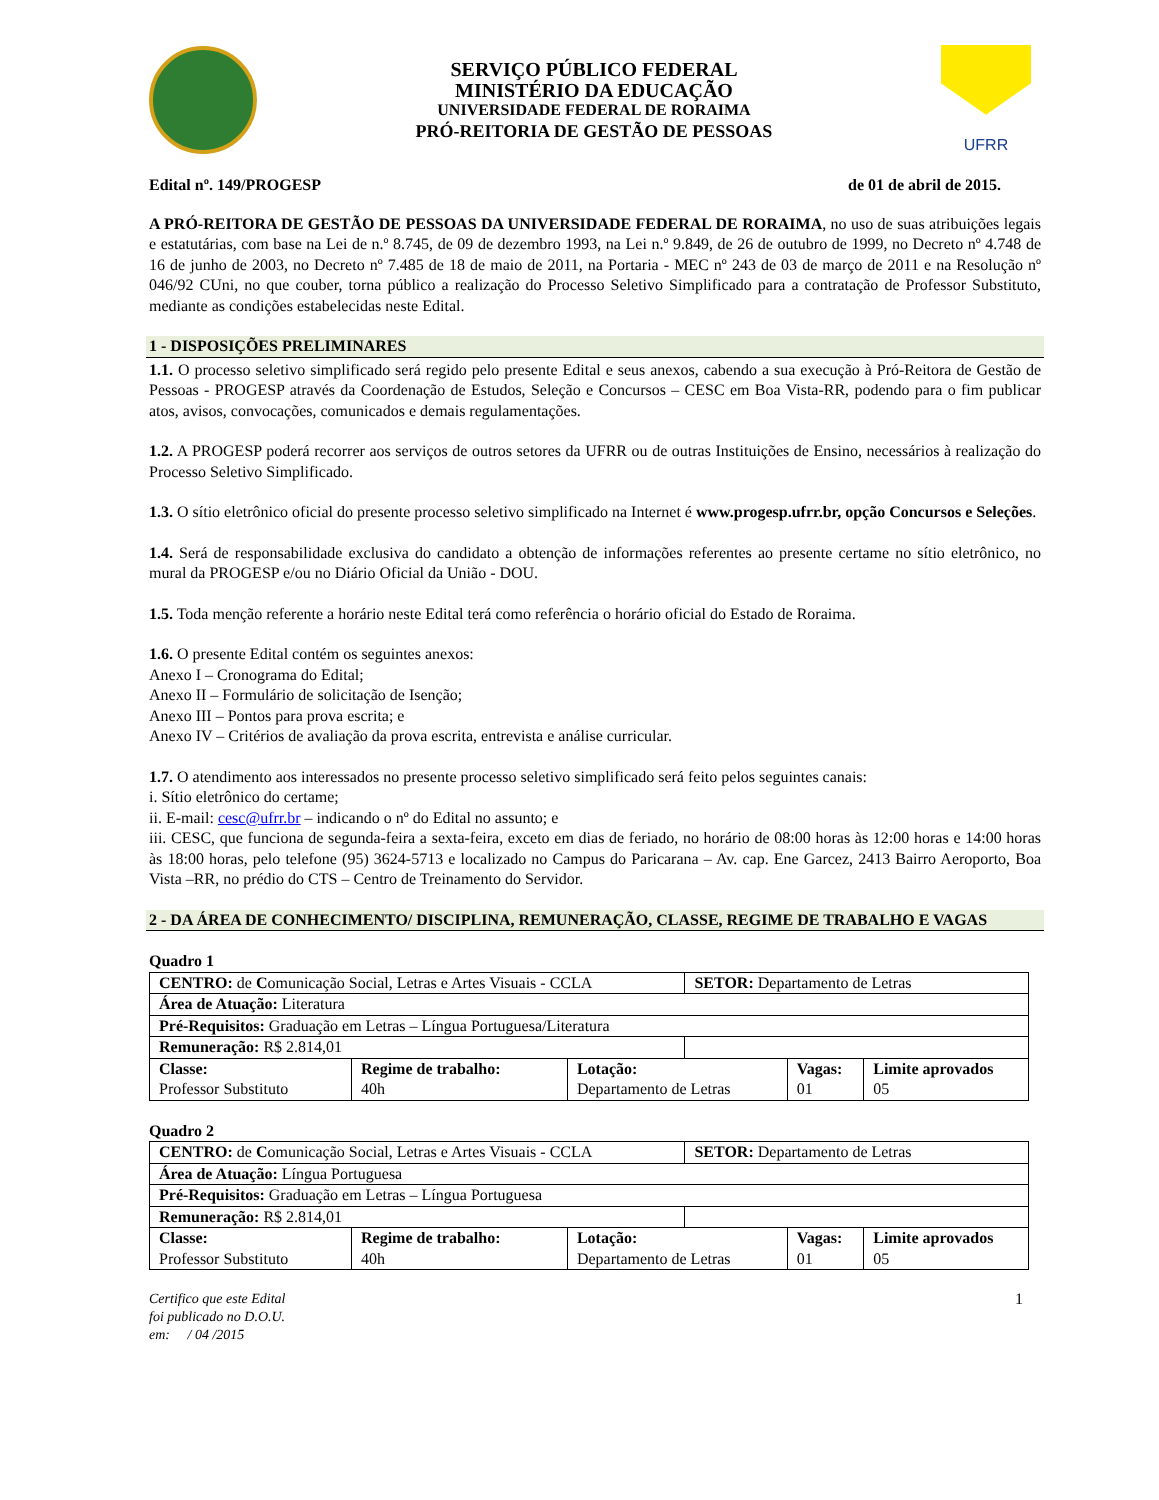SERVIÇO PÚBLICO FEDERAL
MINISTÉRIO DA EDUCAÇÃO
UNIVERSIDADE FEDERAL DE RORAIMA
PRÓ-REITORIA DE GESTÃO DE PESSOAS
UFRR
Edital nº. 149/PROGESP de 01 de abril de 2015.
A PRÓ-REITORA DE GESTÃO DE PESSOAS DA UNIVERSIDADE FEDERAL DE RORAIMA, no uso de suas atribuições legais e estatutárias, com base na Lei de n.º 8.745, de 09 de dezembro 1993, na Lei n.º 9.849, de 26 de outubro de 1999, no Decreto nº 4.748 de 16 de junho de 2003, no Decreto nº 7.485 de 18 de maio de 2011, na Portaria - MEC nº 243 de 03 de março de 2011 e na Resolução nº 046/92 CUni, no que couber, torna público a realização do Processo Seletivo Simplificado para a contratação de Professor Substituto, mediante as condições estabelecidas neste Edital.
1 - DISPOSIÇÕES PRELIMINARES
1.1. O processo seletivo simplificado será regido pelo presente Edital e seus anexos, cabendo a sua execução à Pró-Reitora de Gestão de Pessoas - PROGESP através da Coordenação de Estudos, Seleção e Concursos – CESC em Boa Vista-RR, podendo para o fim publicar atos, avisos, convocações, comunicados e demais regulamentações.
1.2. A PROGESP poderá recorrer aos serviços de outros setores da UFRR ou de outras Instituições de Ensino, necessários à realização do Processo Seletivo Simplificado.
1.3. O sítio eletrônico oficial do presente processo seletivo simplificado na Internet é www.progesp.ufrr.br, opção Concursos e Seleções.
1.4. Será de responsabilidade exclusiva do candidato a obtenção de informações referentes ao presente certame no sítio eletrônico, no mural da PROGESP e/ou no Diário Oficial da União - DOU.
1.5. Toda menção referente a horário neste Edital terá como referência o horário oficial do Estado de Roraima.
1.6. O presente Edital contém os seguintes anexos:
Anexo I – Cronograma do Edital;
Anexo II – Formulário de solicitação de Isenção;
Anexo III – Pontos para prova escrita; e
Anexo IV – Critérios de avaliação da prova escrita, entrevista e análise curricular.
1.7. O atendimento aos interessados no presente processo seletivo simplificado será feito pelos seguintes canais:
i. Sítio eletrônico do certame;
ii. E-mail: cesc@ufrr.br – indicando o nº do Edital no assunto; e
iii. CESC, que funciona de segunda-feira a sexta-feira, exceto em dias de feriado, no horário de 08:00 horas às 12:00 horas e 14:00 horas às 18:00 horas, pelo telefone (95) 3624-5713 e localizado no Campus do Paricarana – Av. cap. Ene Garcez, 2413 Bairro Aeroporto, Boa Vista –RR, no prédio do CTS – Centro de Treinamento do Servidor.
2 - DA ÁREA DE CONHECIMENTO/ DISCIPLINA, REMUNERAÇÃO, CLASSE, REGIME DE TRABALHO E VAGAS
Quadro 1
| CENTRO: de C omunicação Social, Letras e Artes Visuais - CCLA | | | SETOR: Departamento de Letras | | |
| Área de Atuação: Literatura | | | | | |
| Pré-Requisitos: Graduação em Letras – Língua Portuguesa/Literatura | | | | | |
| Remuneração: R$ 2.814,01 | | | | | |
| Classe: Professor Substituto | Regime de trabalho: 40h | Lotação: Departamento de Letras | | Vagas: 01 | Limite aprovados 05 |
Quadro 2
| CENTRO: de C omunicação Social, Letras e Artes Visuais - CCLA | | | SETOR: Departamento de Letras | | |
| Área de Atuação: Língua Portuguesa | | | | | |
| Pré-Requisitos: Graduação em Letras – Língua Portuguesa | | | | | |
| Remuneração: R$ 2.814,01 | | | | | |
| Classe: Professor Substituto | Regime de trabalho: 40h | Lotação: Departamento de Letras | | Vagas: 01 | Limite aprovados 05 |
Certifico que este Edital
foi publicado no D.O.U.
em: / 04 /2015
1